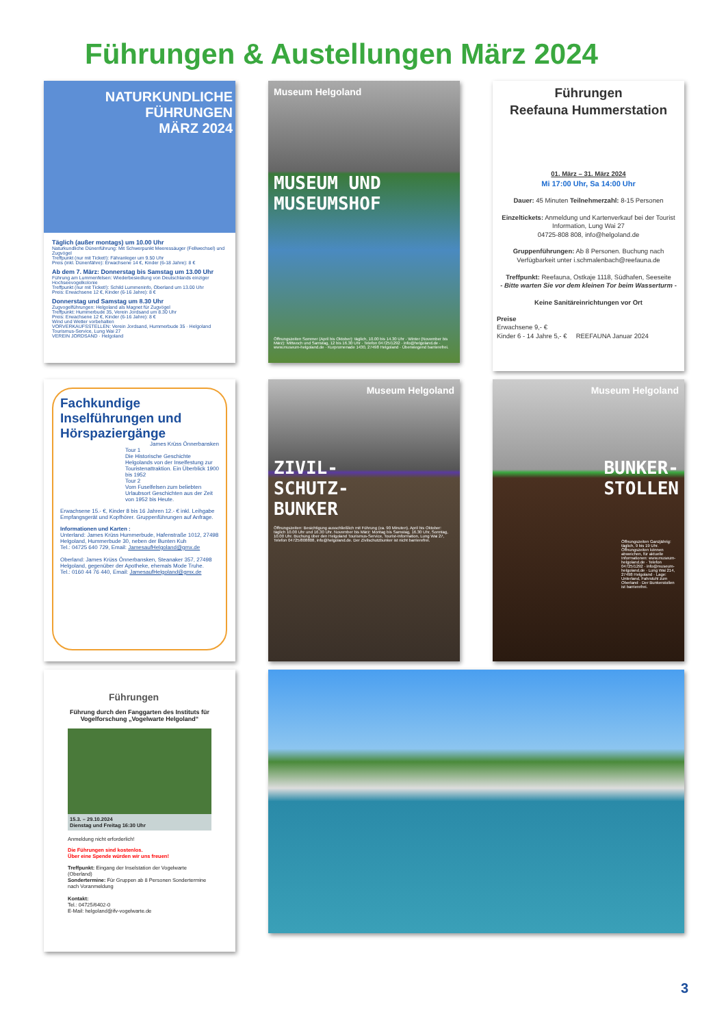Führungen & Austellungen März 2024
NATURKUNDLICHE
FÜHRUNGEN
MÄRZ 2024
Täglich (außer montags) um 10.00 Uhr
Naturkundliche Dünenführung: Mit Schwerpunkt Meeressäuger (Fellwechsel) und Zugvögel
Treffpunkt (nur mit Ticket!): Fähranleger um 9.50 Uhr
Preis (inkl. Dünenfähre): Erwachsene 14 €, Kinder (6-18 Jahre): 8 €
Ab dem 7. März: Donnerstag bis Samstag um 13.00 Uhr
Führung am Lummenfelsen: Wiederbesiedlung von Deutschlands einziger Hochseevogelkolonie
Treffpunkt (nur mit Ticket!): Schild Lummeninfo, Oberland um 13.00 Uhr
Preis: Erwachsene 12 €, Kinder (6-16 Jahre): 8 €
Donnerstag und Samstag um 8.30 Uhr
Zugvogelführungen: Helgoland als Magnet für Zugvögel
Treffpunkt: Hummerbude 35, Verein Jordsand um 8.30 Uhr
Preis: Erwachsene 12 €, Kinder (6-16 Jahre): 8 €
Wind und Wetter vorbehalten
VORVERKAUFSSTELLEN: Verein Jordsand, Hummerbude 35 · Helgoland Tourismus-Service, Lung Wai 27
VEREIN JORDSAND · Helgoland
Museum Helgoland
MUSEUM UND
MUSEUMSHOF
Öffnungszeiten Sommer (April bis Oktober): täglich, 10.00 bis 14.30 Uhr · Winter (November bis März): Mittwoch und Samstag, 12 bis 16.30 Uhr · Telefon 04725/1292 · info@helgoland.de · www.museum-helgoland.de · Kurpromenade 1430, 27498 Helgoland · Überwiegend barrierefrei.
Führungen
Reefauna Hummerstation
01. März – 31. März 2024
Mi 17:00 Uhr, Sa 14:00 Uhr
Dauer: 45 Minuten Teilnehmerzahl: 8-15 Personen
Einzeltickets: Anmeldung und Kartenverkauf bei der Tourist Information, Lung Wai 27
04725-808 808, info@helgoland.de
Gruppenführungen: Ab 8 Personen. Buchung nach Verfügbarkeit unter i.schmalenbach@reefauna.de
Treffpunkt: Reefauna, Ostkaje 1118, Südhafen, Seeseite
- Bitte warten Sie vor dem kleinen Tor beim Wasserturm -
Keine Sanitäreinrichtungen vor Ort
Preise
Erwachsene 9,- €
Kinder 6 - 14 Jahre 5,- € REEFAUNA Januar 2024
Fachkundige Inselführungen und Hörspaziergänge
James Krüss Önnerbansken
Tour 1
Die Historische Geschichte Helgolands von der Inselfestung zur Touristenattraktion. Ein Überblick 1900 bis 1952
Tour 2
Vom Fuselfelsen zum beliebten Urlaubsort Geschichten aus der Zeit von 1952 bis Heute.
Erwachsene 15.- €, Kinder 8 bis 16 Jahren 12.- € inkl. Leihgabe Empfangsgerät und Kopfhörer. Gruppenführungen auf Anfrage.
Informationen und Karten :
Unterland: James Krüss Hummerbude, Hafenstraße 1012, 27498 Helgoland, Hummerbude 30, neben der Bunten Kuh
Tel.: 04725 640 729, Email: JamesaufHelgoland@gmx.de
Oberland: James Krüss Önnerbansken, Steanaker 357, 27498 Helgoland, gegenüber der Apotheke, ehemals Mode Truhe.
Tel.: 0160 44 76 440, Email: JamesaufHelgoland@gmx.de
Museum Helgoland
ZIVIL-
SCHUTZ-
BUNKER
Öffnungszeiten: Besichtigung ausschließlich mit Führung (ca. 90 Minuten). April bis Oktober: täglich 10.00 Uhr und 16.30 Uhr. November bis März: Montag bis Samstag, 16.30 Uhr, Sonntag, 10.00 Uhr. Buchung über den Helgoland Tourismus-Service, Tourist-Information, Lung Wai 27, Telefon 04725/808808, info@helgoland.de. Der Zivilschutzbunker ist nicht barrierefrei.
Museum Helgoland
BUNKER-
STOLLEN
Öffnungszeiten Ganzjährig: täglich, 9 bis 19 Uhr. Öffnungszeiten können abweichen, für aktuelle Informationen: www.museum-helgoland.de · Telefon 04725/1292 · info@museum-helgoland.de · Lung Wai 214, 27498 Helgoland · Lage: Unterland, Fahrstuhl zum Oberland · Der Bunkerstollen ist barrierefrei.
Führungen
Führung durch den Fanggarten des Instituts für Vogelforschung „Vogelwarte Helgoland“
15.3. – 29.10.2024
Dienstag und Freitag 16:30 Uhr
Anmeldung nicht erforderlich!
Die Führungen sind kostenlos.
Über eine Spende würden wir uns freuen!
Treffpunkt: Eingang der Inselstation der Vogelwarte (Oberland)
Sondertermine: Für Gruppen ab 8 Personen Sondertermine nach Voranmeldung
Kontakt:
Tel.: 04725/6402-0
E-Mail: helgoland@ifv-vogelwarte.de
3